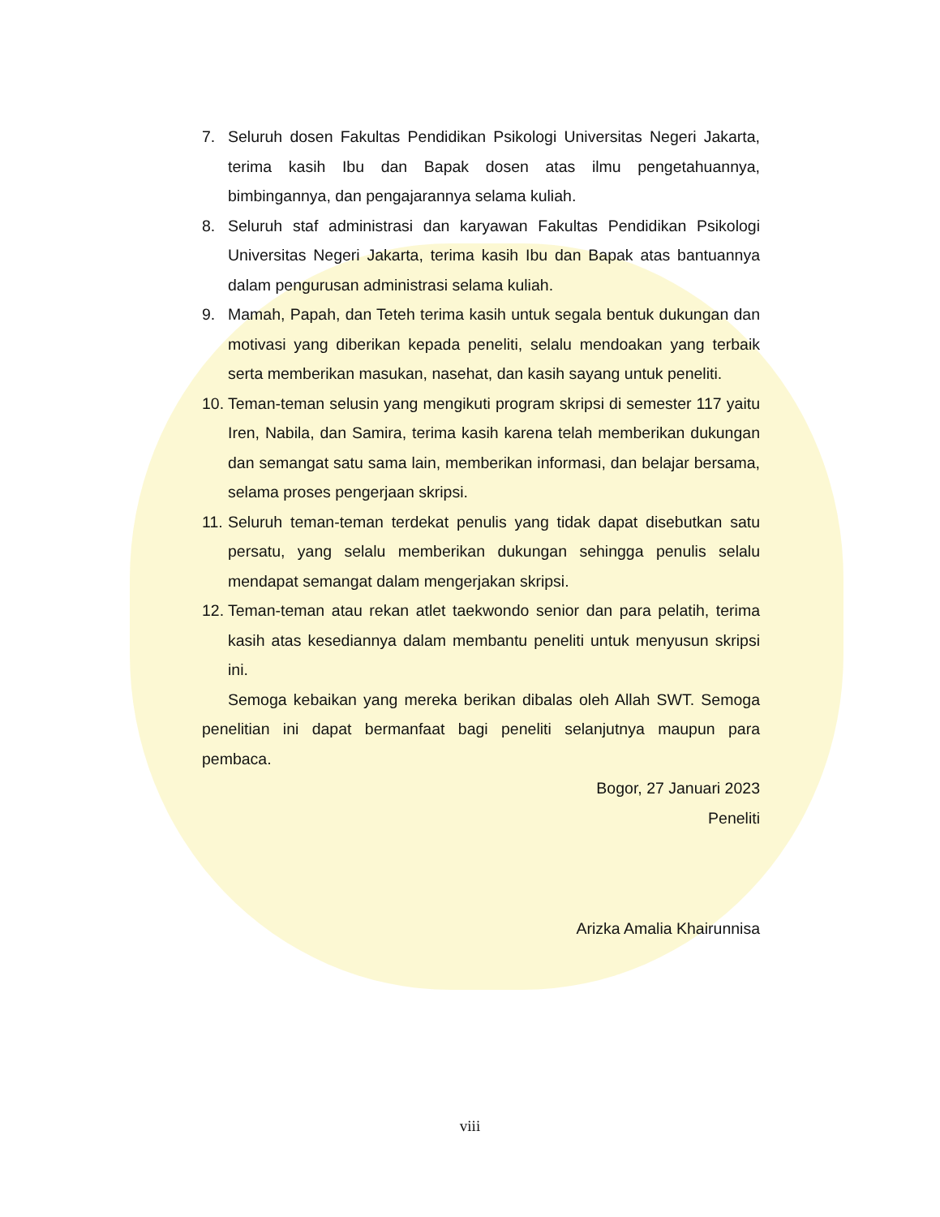7. Seluruh dosen Fakultas Pendidikan Psikologi Universitas Negeri Jakarta, terima kasih Ibu dan Bapak dosen atas ilmu pengetahuannya, bimbingannya, dan pengajarannya selama kuliah.
8. Seluruh staf administrasi dan karyawan Fakultas Pendidikan Psikologi Universitas Negeri Jakarta, terima kasih Ibu dan Bapak atas bantuannya dalam pengurusan administrasi selama kuliah.
9. Mamah, Papah, dan Teteh terima kasih untuk segala bentuk dukungan dan motivasi yang diberikan kepada peneliti, selalu mendoakan yang terbaik serta memberikan masukan, nasehat, dan kasih sayang untuk peneliti.
10. Teman-teman selusin yang mengikuti program skripsi di semester 117 yaitu Iren, Nabila, dan Samira, terima kasih karena telah memberikan dukungan dan semangat satu sama lain, memberikan informasi, dan belajar bersama, selama proses pengerjaan skripsi.
11. Seluruh teman-teman terdekat penulis yang tidak dapat disebutkan satu persatu, yang selalu memberikan dukungan sehingga penulis selalu mendapat semangat dalam mengerjakan skripsi.
12. Teman-teman atau rekan atlet taekwondo senior dan para pelatih, terima kasih atas kesediannya dalam membantu peneliti untuk menyusun skripsi ini.
Semoga kebaikan yang mereka berikan dibalas oleh Allah SWT. Semoga penelitian ini dapat bermanfaat bagi peneliti selanjutnya maupun para pembaca.
Bogor, 27 Januari 2023
Peneliti
Arizka Amalia Khairunnisa
viii